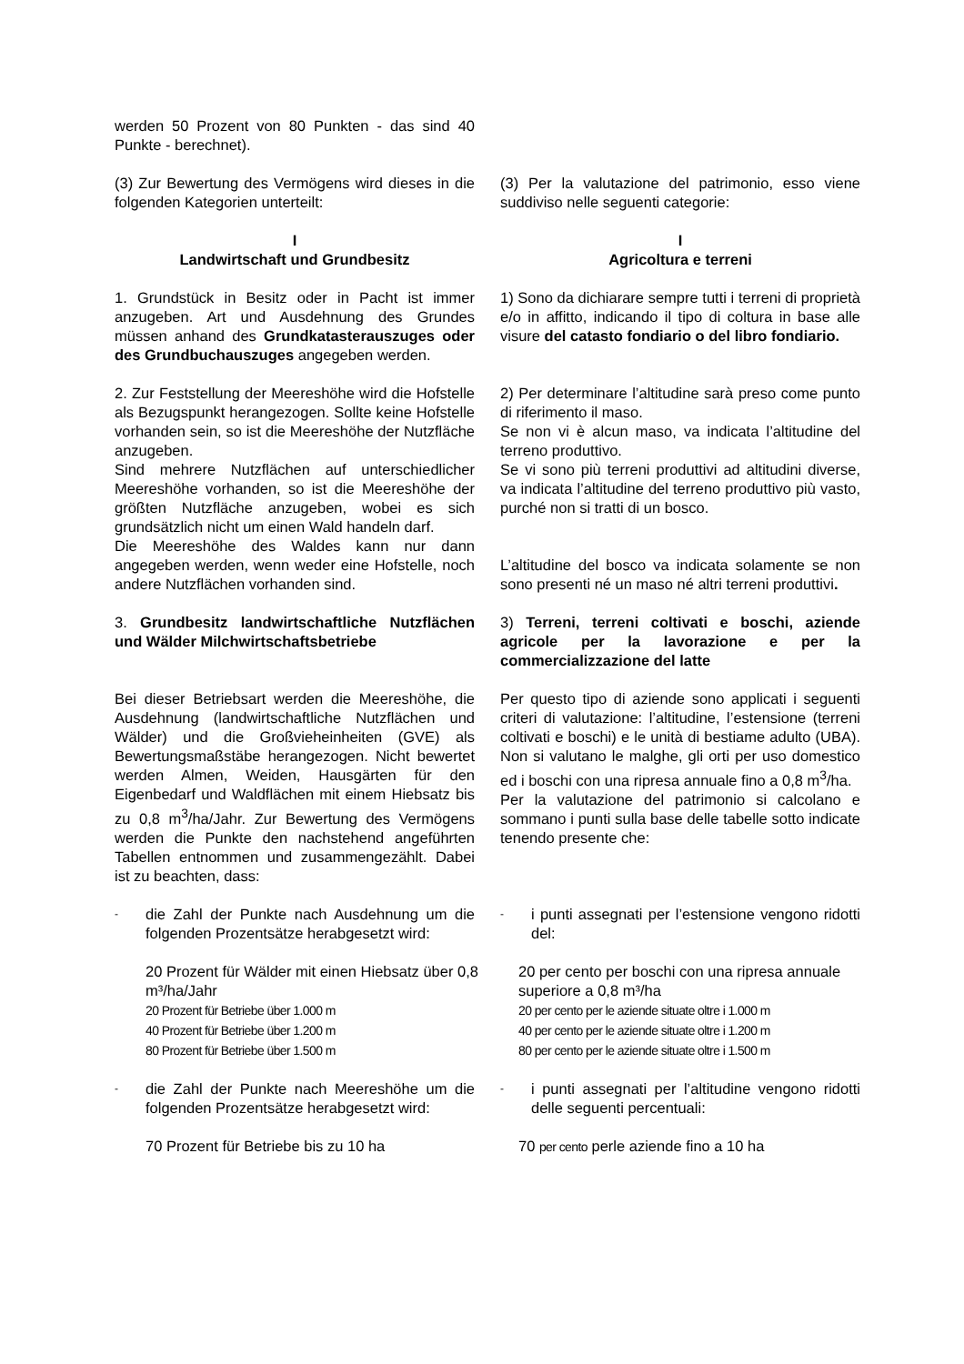werden 50 Prozent von 80 Punkten - das sind 40 Punkte - berechnet).
(3) Zur Bewertung des Vermögens wird dieses in die folgenden Kategorien unterteilt:
(3) Per la valutazione del patrimonio, esso viene suddiviso nelle seguenti categorie:
I
Landwirtschaft und Grundbesitz
I
Agricoltura e terreni
1. Grundstück in Besitz oder in Pacht ist immer anzugeben. Art und Ausdehnung des Grundes müssen anhand des Grundkatasterauszuges oder des Grundbuchauszuges angegeben werden.
1) Sono da dichiarare sempre tutti i terreni di proprietà e/o in affitto, indicando il tipo di coltura in base alle visure del catasto fondiario o del libro fondiario.
2. Zur Feststellung der Meereshöhe wird die Hofstelle als Bezugspunkt herangezogen. Sollte keine Hofstelle vorhanden sein, so ist die Meereshöhe der Nutzfläche anzugeben.
Sind mehrere Nutzflächen auf unterschiedlicher Meereshöhe vorhanden, so ist die Meereshöhe der größten Nutzfläche anzugeben, wobei es sich grundsätzlich nicht um einen Wald handeln darf.
Die Meereshöhe des Waldes kann nur dann angegeben werden, wenn weder eine Hofstelle, noch andere Nutzflächen vorhanden sind.
2) Per determinare l’altitudine sarà preso come punto di riferimento il maso.
Se non vi è alcun maso, va indicata l’altitudine del terreno produttivo.
Se vi sono più terreni produttivi ad altitudini diverse, va indicata l’altitudine del terreno produttivo più vasto, purché non si tratti di un bosco.
L’altitudine del bosco va indicata solamente se non sono presenti né un maso né altri terreni produttivi.
3. Grundbesitz landwirtschaftliche Nutzflächen und Wälder Milchwirtschaftsbetriebe
3) Terreni, terreni coltivati e boschi, aziende agricole per la lavorazione e per la commercializzazione del latte
Bei dieser Betriebsart werden die Meereshöhe, die Ausdehnung (landwirtschaftliche Nutzflächen und Wälder) und die Großvieheinheiten (GVE) als Bewertungsmaßstäbe herangezogen. Nicht bewertet werden Almen, Weiden, Hausgärten für den Eigenbedarf und Waldflächen mit einem Hiebsatz bis zu 0,8 m<sup>3</sup>/ha/Jahr. Zur Bewertung des Vermögens werden die Punkte den nachstehend angeführten Tabellen entnommen und zusammengezählt. Dabei ist zu beachten, dass:
Per questo tipo di aziende sono applicati i seguenti criteri di valutazione: l’altitudine, l’estensione (terreni coltivati e boschi) e le unità di bestiame adulto (UBA). Non si valutano le malghe, gli orti per uso domestico ed i boschi con una ripresa annuale fino a 0,8 m<sup>3</sup>/ha.
Per la valutazione del patrimonio si calcolano e sommano i punti sulla base delle tabelle sotto indicate tenendo presente che:
- die Zahl der Punkte nach Ausdehnung um die folgenden Prozentsätze herabgesetzt wird:
- i punti assegnati per l’estensione vengono ridotti del:
20 Prozent für Wälder mit einen Hiebsatz über 0,8 m³/ha/Jahr
20 Prozent für Betriebe über 1.000 m
40 Prozent für Betriebe über 1.200 m
80 Prozent für Betriebe über 1.500 m
20 per cento per boschi con una ripresa annuale superiore a 0,8 m³/ha
20 per cento per le aziende situate oltre i 1.000 m
40 per cento per le aziende situate oltre i 1.200 m
80 per cento per le aziende situate oltre i 1.500 m
- die Zahl der Punkte nach Meereshöhe um die folgenden Prozentsätze herabgesetzt wird:
- i punti assegnati per l’altitudine vengono ridotti delle seguenti percentuali:
70 Prozent für Betriebe bis zu 10 ha 70 per cento perle aziende fino a 10 ha